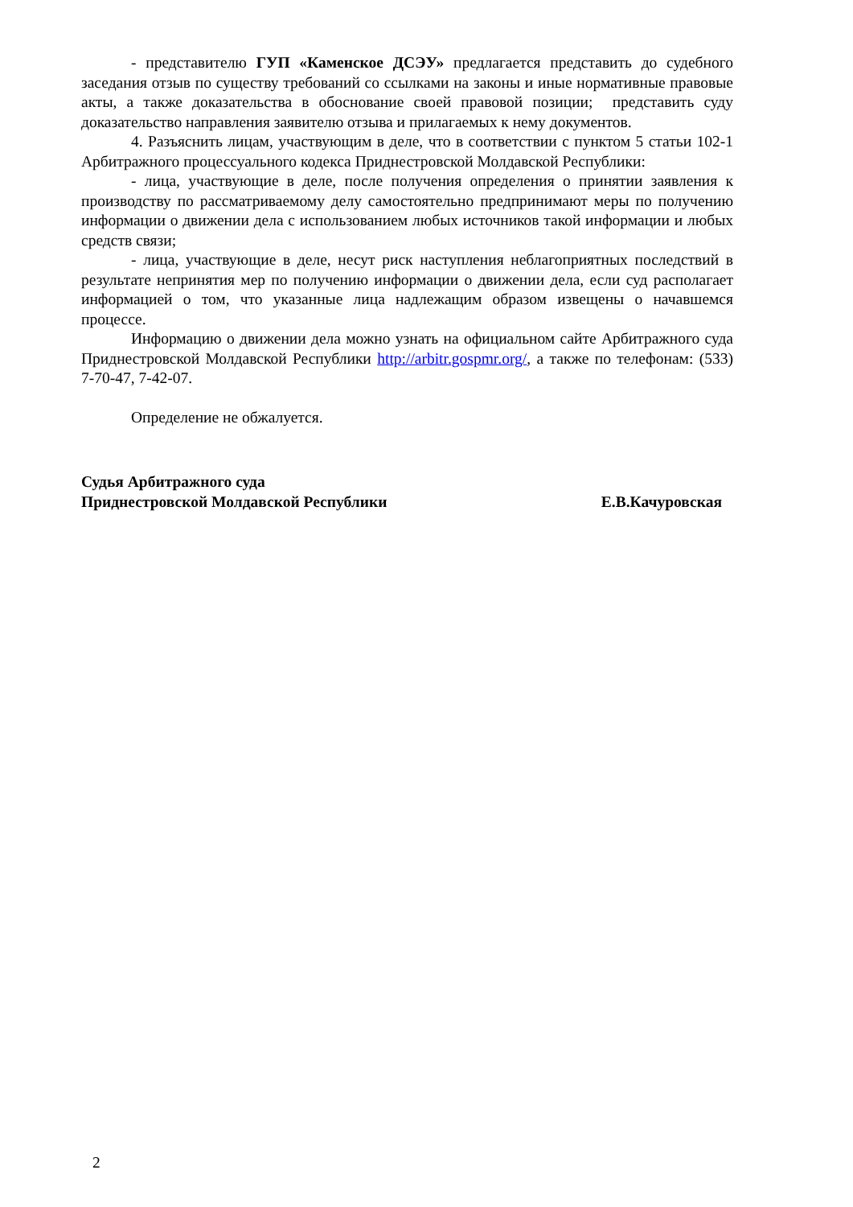- представителю ГУП «Каменское ДСЭУ» предлагается представить до судебного заседания отзыв по существу требований со ссылками на законы и иные нормативные правовые акты, а также доказательства в обоснование своей правовой позиции; представить суду доказательство направления заявителю отзыва и прилагаемых к нему документов.
4. Разъяснить лицам, участвующим в деле, что в соответствии с пунктом 5 статьи 102-1 Арбитражного процессуального кодекса Приднестровской Молдавской Республики:
- лица, участвующие в деле, после получения определения о принятии заявления к производству по рассматриваемому делу самостоятельно предпринимают меры по получению информации о движении дела с использованием любых источников такой информации и любых средств связи;
- лица, участвующие в деле, несут риск наступления неблагоприятных последствий в результате непринятия мер по получению информации о движении дела, если суд располагает информацией о том, что указанные лица надлежащим образом извещены о начавшемся процессе.
Информацию о движении дела можно узнать на официальном сайте Арбитражного суда Приднестровской Молдавской Республики http://arbitr.gospmr.org/, а также по телефонам: (533) 7-70-47, 7-42-07.
Определение не обжалуется.
Судья Арбитражного суда
Приднестровской Молдавской Республики
Е.В.Качуровская
2